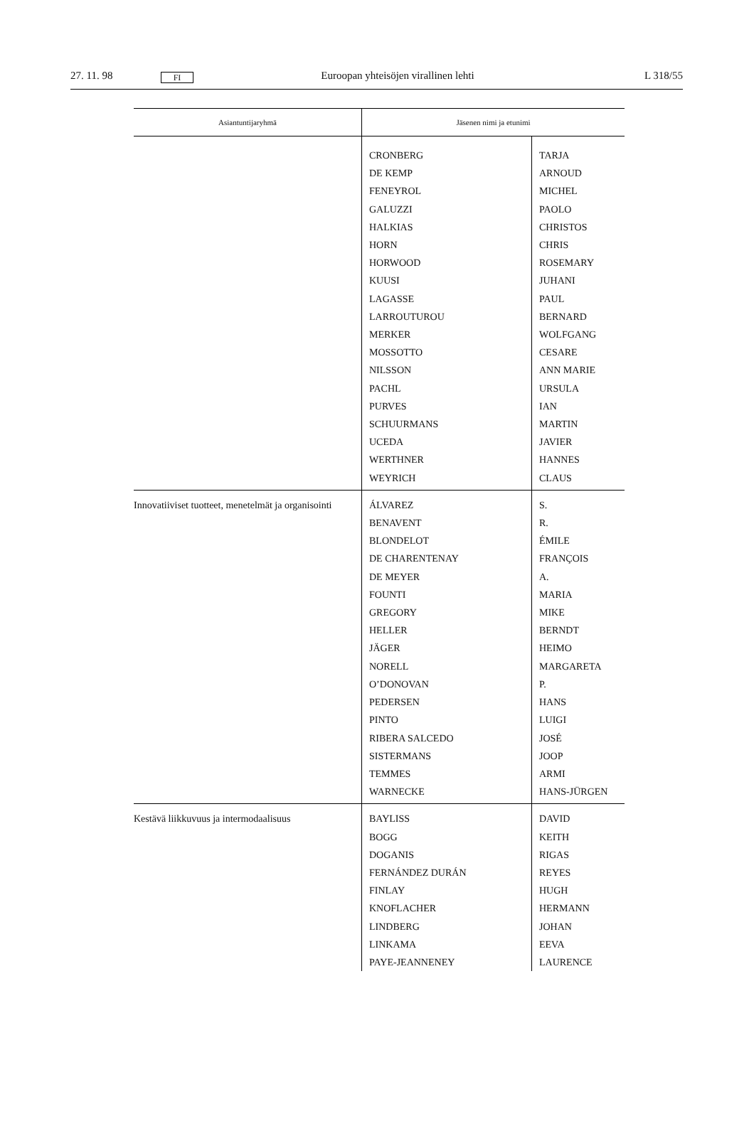27. 11. 98 FI Euroopan yhteisöjen virallinen lehti L 318/55
| Asiantuntijaryhmä | Jäsenen nimi ja etunimi | |
| --- | --- | --- |
| | CRONBERG DE KEMP FENEYROL GALUZZI HALKIAS HORN HORWOOD KUUSI LAGASSE LARROUTUROU MERKER MOSSOTTO NILSSON PACHL PURVES SCHUURMANS UCEDA WERTHNER WEYRICH | TARJA ARNOUD MICHEL PAOLO CHRISTOS CHRIS ROSEMARY JUHANI PAUL BERNARD WOLFGANG CESARE ANN MARIE URSULA IAN MARTIN JAVIER HANNES CLAUS |
| Innovatiiviset tuotteet, menetelmät ja organisointi | ÁLVAREZ BENAVENT BLONDELOT DE CHARENTENAY DE MEYER FOUNTI GREGORY HELLER JÄGER NORELL O’DONOVAN PEDERSEN PINTO RIBERA SALCEDO SISTERMANS TEMMES WARNECKE | S. R. ÉMILE FRANÇOIS A. MARIA MIKE BERNDT HEIMO MARGARETA P. HANS LUIGI JOSÉ JOOP ARMI HANS-JÜRGEN |
| Kestävä liikkuvuus ja intermodaalisuus | BAYLISS BOGG DOGANIS FERNÁNDEZ DURÁN FINLAY KNOFLACHER LINDBERG LINKAMA PAYE-JEANNENEY | DAVID KEITH RIGAS REYES HUGH HERMANN JOHAN EEVA LAURENCE |